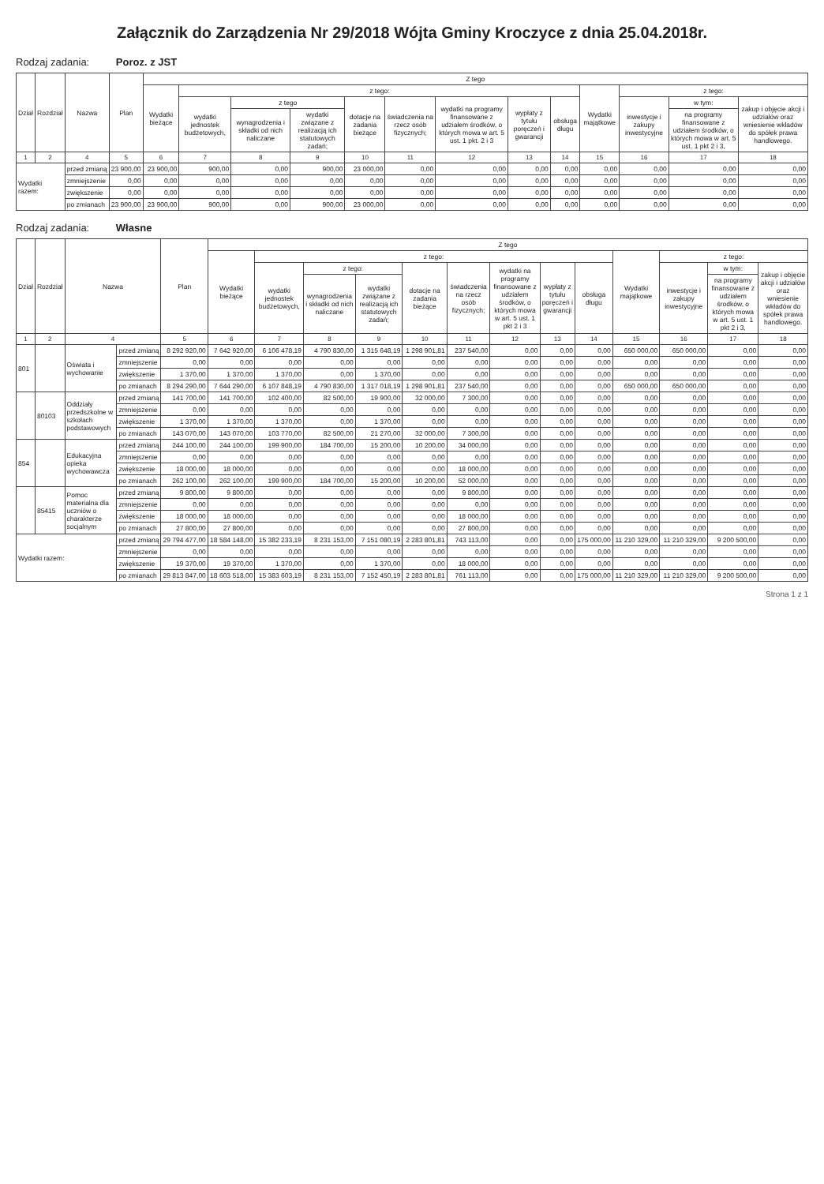Załącznik do Zarządzenia Nr 29/2018 Wójta Gminy Kroczyce z dnia 25.04.2018r.
Rodzaj zadania: Poroz. z JST
| Dział | Rozdział | Nazwa | | Plan | Z tego | | | | | | | | | | | | |
| --- | --- | --- | --- | --- | --- | --- | --- | --- | --- | --- | --- | --- | --- | --- | --- | --- | --- |
| | | | | | Wydatki bieżące | z tego: | | | | | | | | Wydatki majątkowe | z tego: | | |
| | | | | | | wydatki jednostek budżetowych, | z tego | | dotacje na zadania bieżące | świadczenia na rzecz osób fizycznych; | wydatki na programy finansowane z udziałem środków, o których mowa w art. 5 ust. 1 pkt. 2 i 3 | wypłaty z tytułu poręczeń i gwarancji | obsługa długu | | inwestycje i zakupy inwestycyjne | w tym: | zakup i objęcie akcji i udziałów oraz wniesienie wkładów do spółek prawa handlowego. |
| | | | | | | | wynagrodzenia i składki od nich naliczane | wydatki związane z realizacją ich statutowych zadań; | | | | | | | | na programy finansowane z udziałem środków, o których mowa w art. 5 ust. 1 pkt 2 i 3, | |
| 1 | 2 | 4 | | 5 | 6 | 7 | 8 | 9 | 10 | 11 | 12 | 13 | 14 | 15 | 16 | 17 | 18 |
| Wydatki razem: | | | przed zmianą | 23 900,00 | 23 900,00 | 900,00 | 0,00 | 900,00 | 23 000,00 | 0,00 | 0,00 | 0,00 | 0,00 | 0,00 | 0,00 | 0,00 | 0,00 |
| | | | zmniejszenie | 0,00 | 0,00 | 0,00 | 0,00 | 0,00 | 0,00 | 0,00 | 0,00 | 0,00 | 0,00 | 0,00 | 0,00 | 0,00 | 0,00 |
| | | | zwiększenie | 0,00 | 0,00 | 0,00 | 0,00 | 0,00 | 0,00 | 0,00 | 0,00 | 0,00 | 0,00 | 0,00 | 0,00 | 0,00 | 0,00 |
| | | | po zmianach | 23 900,00 | 23 900,00 | 900,00 | 0,00 | 900,00 | 23 000,00 | 0,00 | 0,00 | 0,00 | 0,00 | 0,00 | 0,00 | 0,00 | 0,00 |
Rodzaj zadania: Własne
| Dział | Rozdział | Nazwa | | Plan | Z tego | | | | | | | | | | | | |
| --- | --- | --- | --- | --- | --- | --- | --- | --- | --- | --- | --- | --- | --- | --- | --- | --- | --- |
| | | | | | Wydatki bieżące | z tego: | | | | | | | | Wydatki majątkowe | z tego: | | |
| | | | | | | wydatki jednostek budżetowych, | z tego: | | dotacje na zadania bieżące | świadczenia na rzecz osób fizycznych; | wydatki na programy finansowane z udziałem środków, o których mowa w art. 5 ust. 1 pkt 2 i 3 | wypłaty z tytułu poręczeń i gwarancji | obsługa długu | | inwestycje i zakupy inwestycyjne | w tym: | zakup i objęcie akcji i udziałów oraz wniesienie wkładów do spółek prawa handlowego. |
| | | | | | | | wynagrodzenia i składki od nich naliczane | wydatki związane z realizacją ich statutowych zadań; | | | | | | | | na programy finansowane z udziałem środków, o których mowa w art. 5 ust. 1 pkt 2 i 3, | |
| 1 | 2 | 4 | | 5 | 6 | 7 | 8 | 9 | 10 | 11 | 12 | 13 | 14 | 15 | 16 | 17 | 18 |
| 801 | | Oświata i wychowanie | przed zmianą | 8 292 920,00 | 7 642 920,00 | 6 106 478,19 | 4 790 830,00 | 1 315 648,19 | 1 298 901,81 | 237 540,00 | 0,00 | 0,00 | 0,00 | 650 000,00 | 650 000,00 | 0,00 | 0,00 |
| | | | zmniejszenie | 0,00 | 0,00 | 0,00 | 0,00 | 0,00 | 0,00 | 0,00 | 0,00 | 0,00 | 0,00 | 0,00 | 0,00 | 0,00 | 0,00 |
| | | | zwiększenie | 1 370,00 | 1 370,00 | 1 370,00 | 0,00 | 1 370,00 | 0,00 | 0,00 | 0,00 | 0,00 | 0,00 | 0,00 | 0,00 | 0,00 | 0,00 |
| | | | po zmianach | 8 294 290,00 | 7 644 290,00 | 6 107 848,19 | 4 790 830,00 | 1 317 018,19 | 1 298 901,81 | 237 540,00 | 0,00 | 0,00 | 0,00 | 650 000,00 | 650 000,00 | 0,00 | 0,00 |
| | 80103 | Oddziały przedszkolne w szkołach podstawowych | przed zmianą | 141 700,00 | 141 700,00 | 102 400,00 | 82 500,00 | 19 900,00 | 32 000,00 | 7 300,00 | 0,00 | 0,00 | 0,00 | 0,00 | 0,00 | 0,00 | 0,00 |
| | | | zmniejszenie | 0,00 | 0,00 | 0,00 | 0,00 | 0,00 | 0,00 | 0,00 | 0,00 | 0,00 | 0,00 | 0,00 | 0,00 | 0,00 | 0,00 |
| | | | zwiększenie | 1 370,00 | 1 370,00 | 1 370,00 | 0,00 | 1 370,00 | 0,00 | 0,00 | 0,00 | 0,00 | 0,00 | 0,00 | 0,00 | 0,00 | 0,00 |
| | | | po zmianach | 143 070,00 | 143 070,00 | 103 770,00 | 82 500,00 | 21 270,00 | 32 000,00 | 7 300,00 | 0,00 | 0,00 | 0,00 | 0,00 | 0,00 | 0,00 | 0,00 |
| 854 | | Edukacyjna opieka wychowawcza | przed zmianą | 244 100,00 | 244 100,00 | 199 900,00 | 184 700,00 | 15 200,00 | 10 200,00 | 34 000,00 | 0,00 | 0,00 | 0,00 | 0,00 | 0,00 | 0,00 | 0,00 |
| | | | zmniejszenie | 0,00 | 0,00 | 0,00 | 0,00 | 0,00 | 0,00 | 0,00 | 0,00 | 0,00 | 0,00 | 0,00 | 0,00 | 0,00 | 0,00 |
| | | | zwiększenie | 18 000,00 | 18 000,00 | 0,00 | 0,00 | 0,00 | 0,00 | 18 000,00 | 0,00 | 0,00 | 0,00 | 0,00 | 0,00 | 0,00 | 0,00 |
| | | | po zmianach | 262 100,00 | 262 100,00 | 199 900,00 | 184 700,00 | 15 200,00 | 10 200,00 | 52 000,00 | 0,00 | 0,00 | 0,00 | 0,00 | 0,00 | 0,00 | 0,00 |
| | 85415 | Pomoc materialna dla uczniów o charakterze socjalnym | przed zmianą | 9 800,00 | 9 800,00 | 0,00 | 0,00 | 0,00 | 0,00 | 9 800,00 | 0,00 | 0,00 | 0,00 | 0,00 | 0,00 | 0,00 | 0,00 |
| | | | zmniejszenie | 0,00 | 0,00 | 0,00 | 0,00 | 0,00 | 0,00 | 0,00 | 0,00 | 0,00 | 0,00 | 0,00 | 0,00 | 0,00 | 0,00 |
| | | | zwiększenie | 18 000,00 | 18 000,00 | 0,00 | 0,00 | 0,00 | 0,00 | 18 000,00 | 0,00 | 0,00 | 0,00 | 0,00 | 0,00 | 0,00 | 0,00 |
| | | | po zmianach | 27 800,00 | 27 800,00 | 0,00 | 0,00 | 0,00 | 0,00 | 27 800,00 | 0,00 | 0,00 | 0,00 | 0,00 | 0,00 | 0,00 | 0,00 |
| Wydatki razem: | | | przed zmianą | 29 794 477,00 | 18 584 148,00 | 15 382 233,19 | 8 231 153,00 | 7 151 080,19 | 2 283 801,81 | 743 113,00 | 0,00 | 0,00 | 175 000,00 | 11 210 329,00 | 11 210 329,00 | 9 200 500,00 | 0,00 |
| | | | zmniejszenie | 0,00 | 0,00 | 0,00 | 0,00 | 0,00 | 0,00 | 0,00 | 0,00 | 0,00 | 0,00 | 0,00 | 0,00 | 0,00 | 0,00 |
| | | | zwiększenie | 19 370,00 | 19 370,00 | 1 370,00 | 0,00 | 1 370,00 | 0,00 | 18 000,00 | 0,00 | 0,00 | 0,00 | 0,00 | 0,00 | 0,00 | 0,00 |
| | | | po zmianach | 29 813 847,00 | 18 603 518,00 | 15 383 603,19 | 8 231 153,00 | 7 152 450,19 | 2 283 801,81 | 761 113,00 | 0,00 | 0,00 | 175 000,00 | 11 210 329,00 | 11 210 329,00 | 9 200 500,00 | 0,00 |
Strona 1 z 1